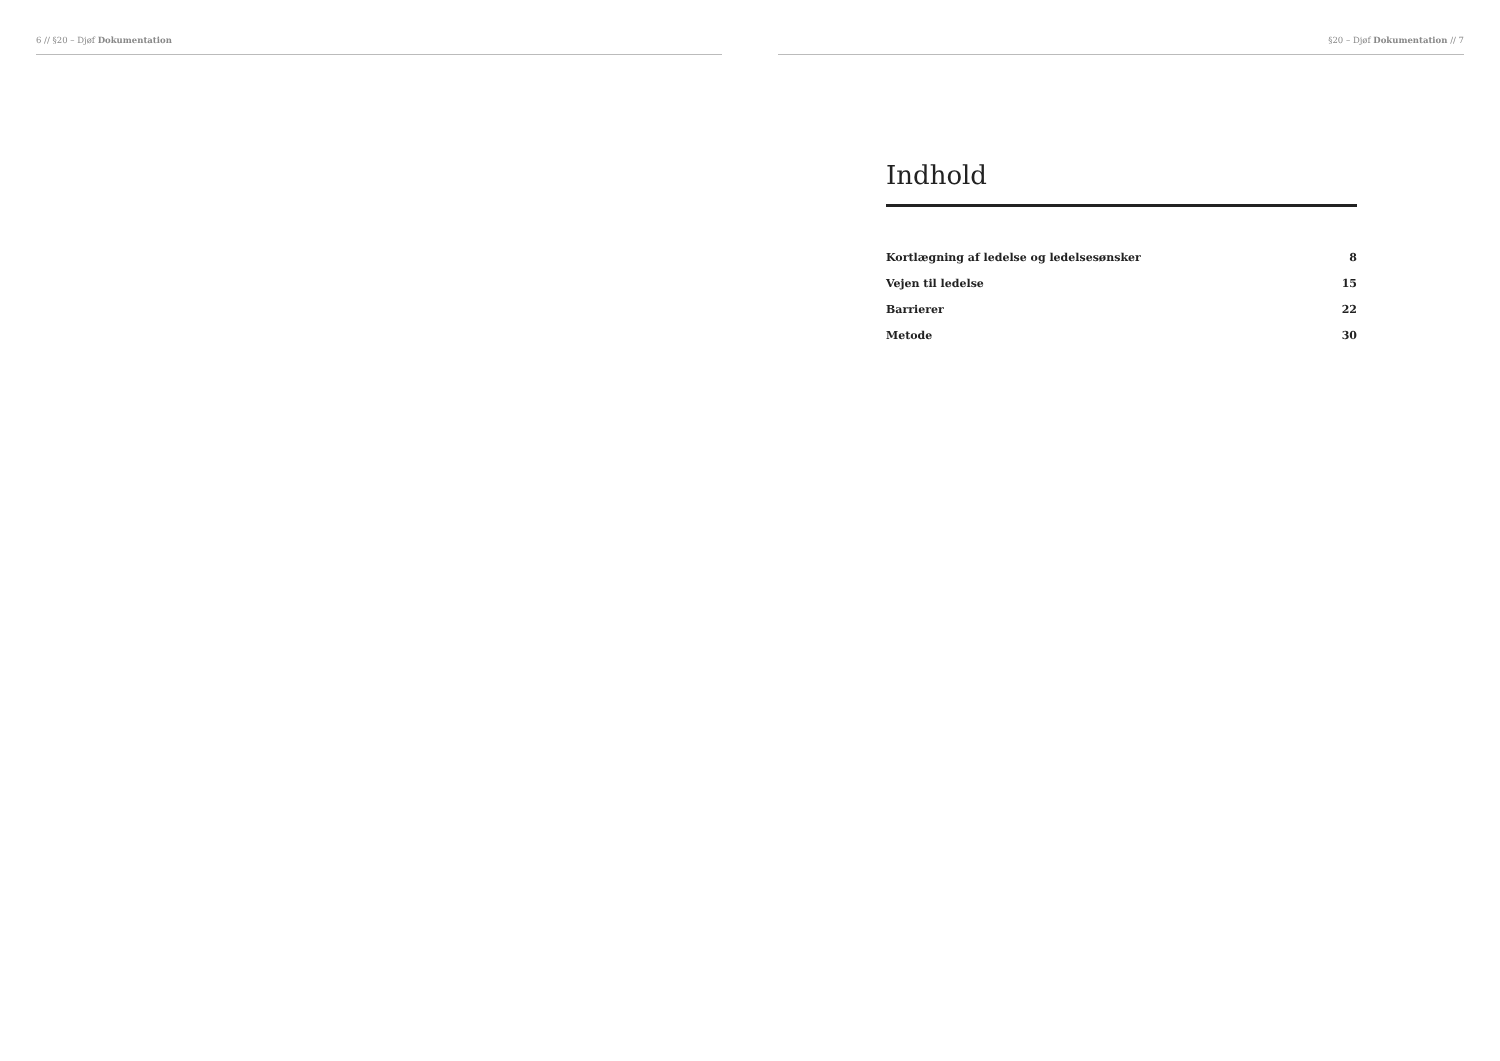6 // §20 – Djøf Dokumentation §20 – Djøf Dokumentation // 7
Indhold
| Kortlægning af ledelse og ledelsesønsker | 8 |
| Vejen til ledelse | 15 |
| Barrierer | 22 |
| Metode | 30 |